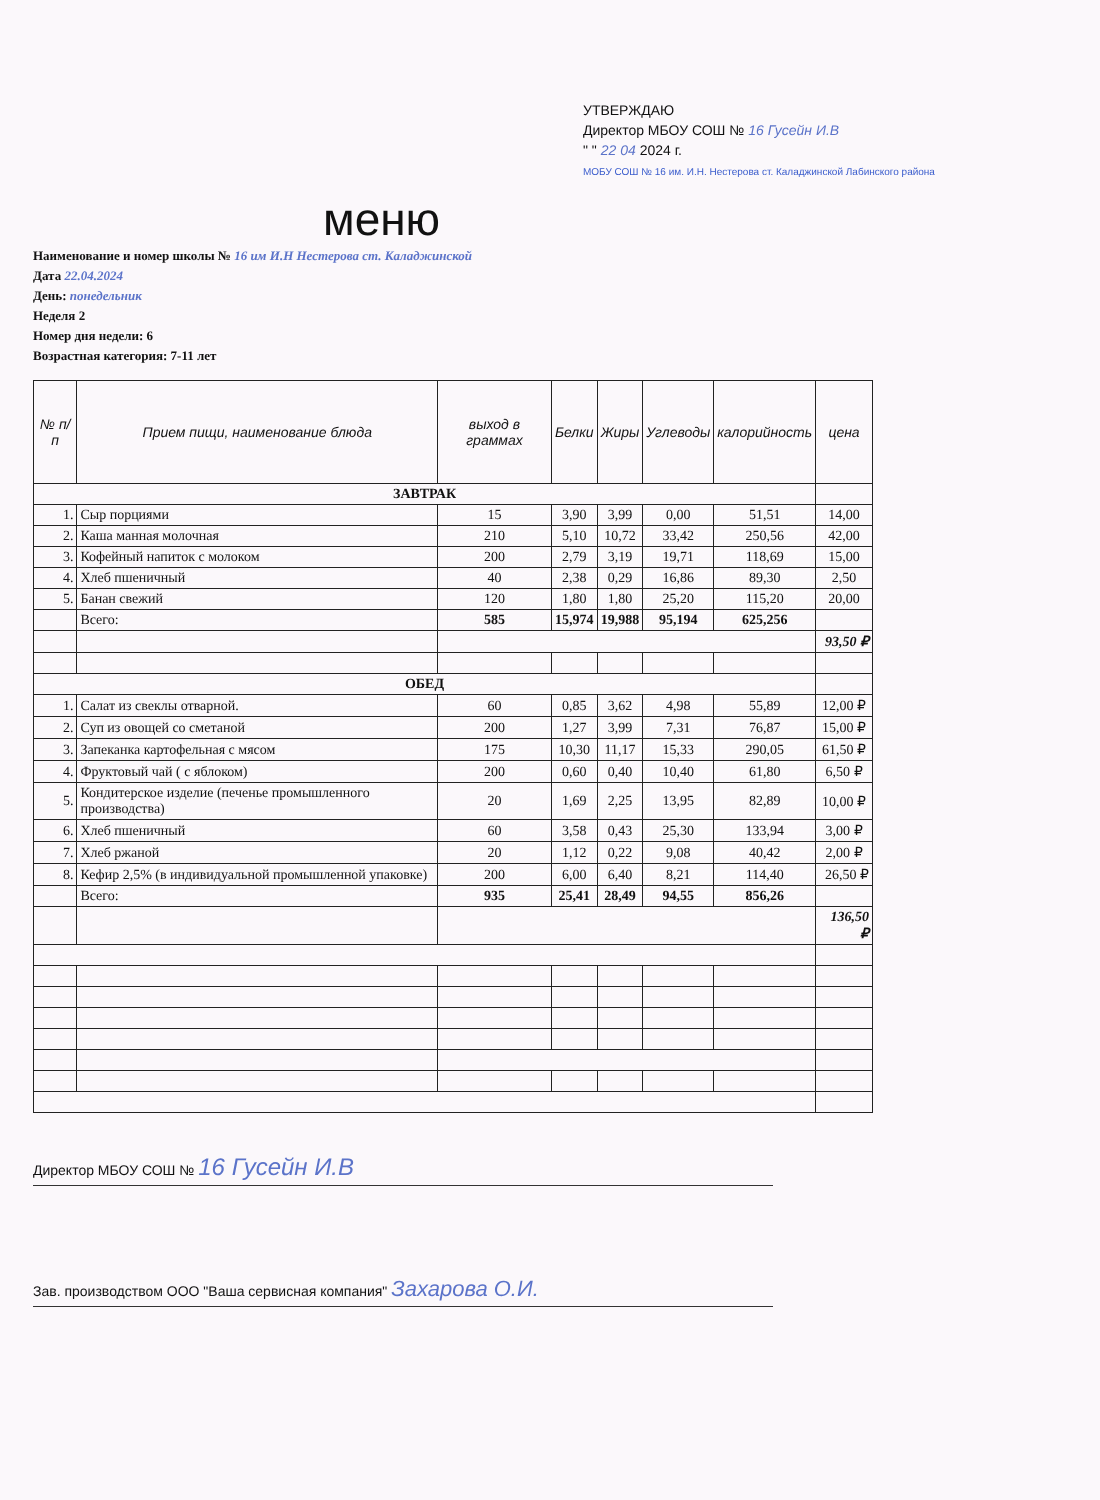УТВЕРЖДАЮ
Директор МБОУ СОШ № 16 Гусейн И.В
" " 22 04 2024 г.
МОБУ СОШ № 16 им. И.Н. Нестерова ст. Каладжинской Лабинского района
меню
Наименование и номер школы № 16 им И.Н Нестерова ст. Каладжинской
Дата 22.04.2024
День: понедельник
Неделя 2
Номер дня недели: 6
Возрастная категория: 7-11 лет
| № п/п | Прием пищи, наименование блюда | выход в граммах | Белки | Жиры | Углеводы | калорийность | цена |
| --- | --- | --- | --- | --- | --- | --- | --- |
| ЗАВТРАК | | | | | | | |
| 1. | Сыр порциями | 15 | 3,90 | 3,99 | 0,00 | 51,51 | 14,00 |
| 2. | Каша манная молочная | 210 | 5,10 | 10,72 | 33,42 | 250,56 | 42,00 |
| 3. | Кофейный напиток с молоком | 200 | 2,79 | 3,19 | 19,71 | 118,69 | 15,00 |
| 4. | Хлеб пшеничный | 40 | 2,38 | 0,29 | 16,86 | 89,30 | 2,50 |
| 5. | Банан свежий | 120 | 1,80 | 1,80 | 25,20 | 115,20 | 20,00 |
| | Всего: | 585 | 15,974 | 19,988 | 95,194 | 625,256 | |
| | | | | | | | 93,50 ₽ |
| ОБЕД | | | | | | | |
| 1. | Салат из свеклы отварной. | 60 | 0,85 | 3,62 | 4,98 | 55,89 | 12,00 ₽ |
| 2. | Суп из овощей со сметаной | 200 | 1,27 | 3,99 | 7,31 | 76,87 | 15,00 ₽ |
| 3. | Запеканка картофельная с мясом | 175 | 10,30 | 11,17 | 15,33 | 290,05 | 61,50 ₽ |
| 4. | Фруктовый чай ( с яблоком) | 200 | 0,60 | 0,40 | 10,40 | 61,80 | 6,50 ₽ |
| 5. | Кондитерское изделие (печенье промышленного производства) | 20 | 1,69 | 2,25 | 13,95 | 82,89 | 10,00 ₽ |
| 6. | Хлеб пшеничный | 60 | 3,58 | 0,43 | 25,30 | 133,94 | 3,00 ₽ |
| 7. | Хлеб ржаной | 20 | 1,12 | 0,22 | 9,08 | 40,42 | 2,00 ₽ |
| 8. | Кефир 2,5% (в индивидуальной промышленной упаковке) | 200 | 6,00 | 6,40 | 8,21 | 114,40 | 26,50 ₽ |
| | Всего: | 935 | 25,41 | 28,49 | 94,55 | 856,26 | |
| | | | | | | | 136,50 ₽ |
Директор МБОУ СОШ № 16 Гусейн И.В
Зав. производством ООО "Ваша сервисная компания" Захарова О.И.